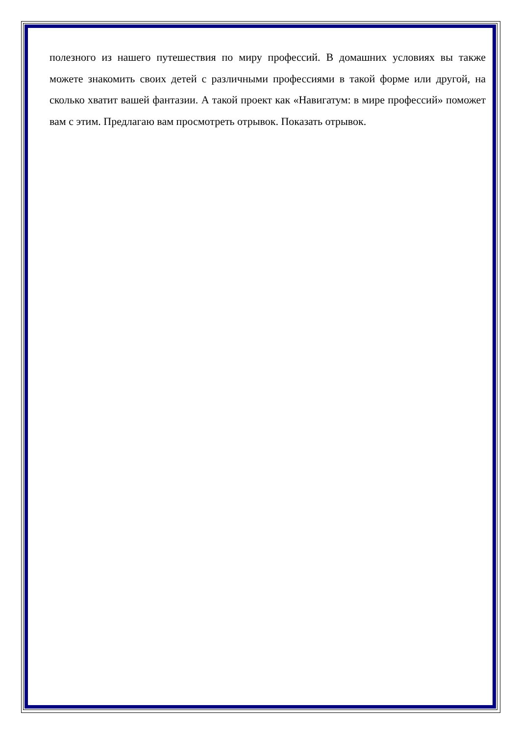полезного из нашего путешествия по миру профессий. В домашних условиях вы также можете знакомить своих детей с различными профессиями в такой форме или другой, на сколько хватит вашей фантазии. А такой проект как «Навигатум: в мире профессий» поможет вам с этим. Предлагаю вам просмотреть отрывок. Показать отрывок.